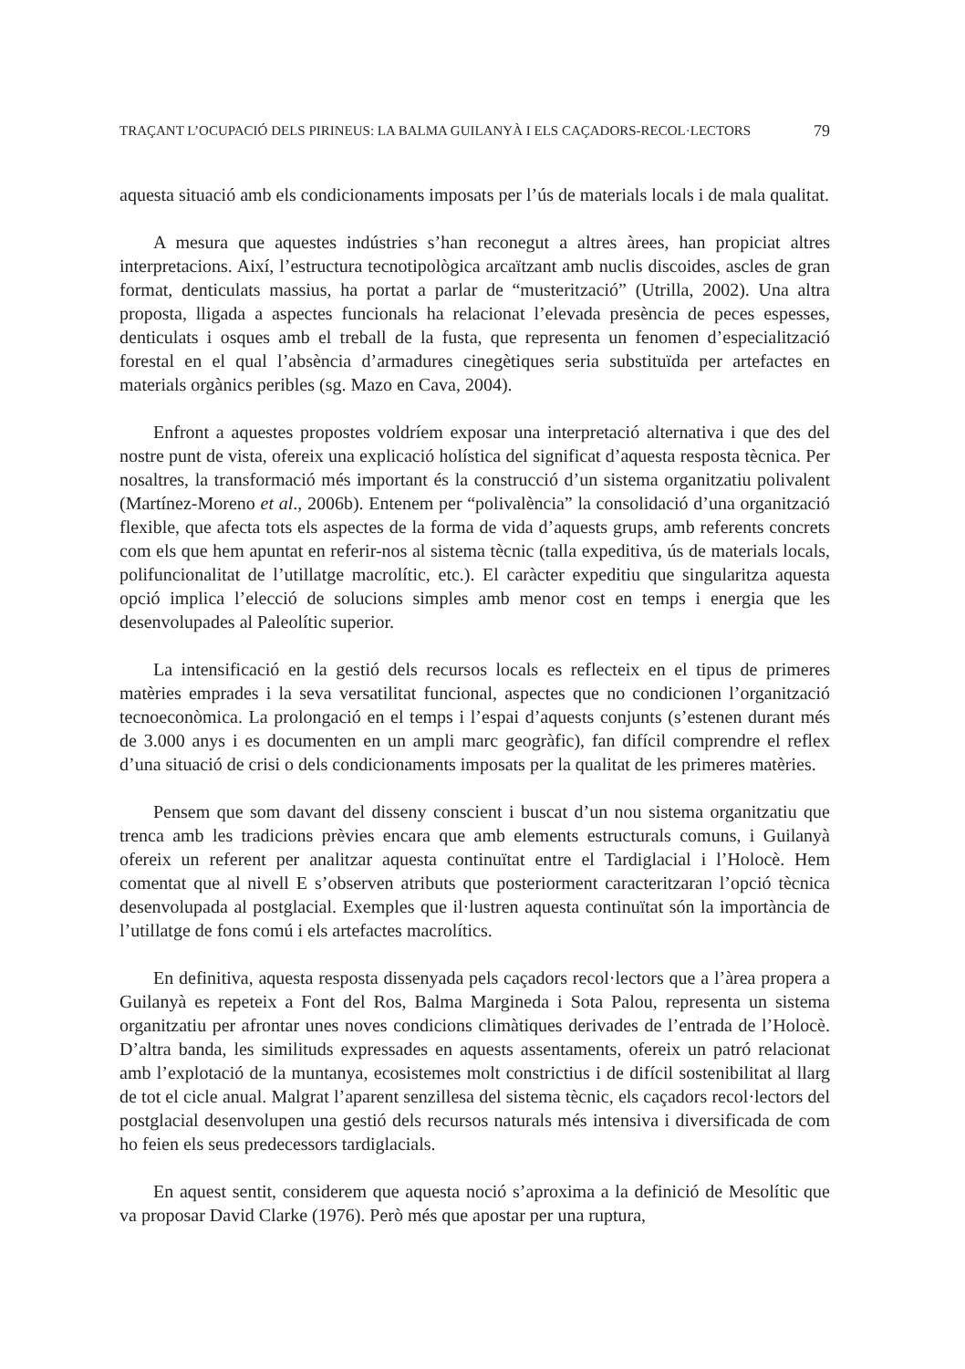TRAÇANT L’OCUPACIÓ DELS PIRINEUS: LA BALMA GUILANYÀ I ELS CAÇADORS-RECOL·LECTORS 79
aquesta situació amb els condicionaments imposats per l’ús de materials locals i de mala qualitat.
A mesura que aquestes indústries s’han reconegut a altres àrees, han propiciat altres interpretacions. Així, l’estructura tecnotipològica arcaïtzant amb nuclis discoides, ascles de gran format, denticulats massius, ha portat a parlar de “musterització” (Utrilla, 2002). Una altra proposta, lligada a aspectes funcionals ha relacionat l’elevada presència de peces espesses, denticulats i osques amb el treball de la fusta, que representa un fenomen d’especialització forestal en el qual l’absència d’armadures cinegètiques seria substituïda per artefactes en materials orgànics peribles (sg. Mazo en Cava, 2004).
Enfront a aquestes propostes voldríem exposar una interpretació alternativa i que des del nostre punt de vista, ofereix una explicació holística del significat d’aquesta resposta tècnica. Per nosaltres, la transformació més important és la construcció d’un sistema organitzatiu polivalent (Martínez-Moreno et al., 2006b). Entenem per “polivalència” la consolidació d’una organització flexible, que afecta tots els aspectes de la forma de vida d’aquests grups, amb referents concrets com els que hem apuntat en referir-nos al sistema tècnic (talla expeditiva, ús de materials locals, polifuncionalitat de l’utillatge macrolític, etc.). El caràcter expeditiu que singularitza aquesta opció implica l’elecció de solucions simples amb menor cost en temps i energia que les desenvolupades al Paleolític superior.
La intensificació en la gestió dels recursos locals es reflecteix en el tipus de primeres matèries emprades i la seva versatilitat funcional, aspectes que no condicionen l’organització tecnoeconòmica. La prolongació en el temps i l’espai d’aquests conjunts (s’estenen durant més de 3.000 anys i es documenten en un ampli marc geogràfic), fan difícil comprendre el reflex d’una situació de crisi o dels condicionaments imposats per la qualitat de les primeres matèries.
Pensem que som davant del disseny conscient i buscat d’un nou sistema organitzatiu que trenca amb les tradicions prèvies encara que amb elements estructurals comuns, i Guilanyà ofereix un referent per analitzar aquesta continuïtat entre el Tardiglacial i l’Holocè. Hem comentat que al nivell E s’observen atributs que posteriorment caracteritzaran l’opció tècnica desenvolupada al postglacial. Exemples que il·lustren aquesta continuïtat són la importància de l’utillatge de fons comú i els artefactes macrolítics.
En definitiva, aquesta resposta dissenyada pels caçadors recol·lectors que a l’àrea propera a Guilanyà es repeteix a Font del Ros, Balma Margineda i Sota Palou, representa un sistema organitzatiu per afrontar unes noves condicions climàtiques derivades de l’entrada de l’Holocè. D’altra banda, les similituds expressades en aquests assentaments, ofereix un patró relacionat amb l’explotació de la muntanya, ecosistemes molt constrictius i de difícil sostenibilitat al llarg de tot el cicle anual. Malgrat l’aparent senzillesa del sistema tècnic, els caçadors recol·lectors del postglacial desenvolupen una gestió dels recursos naturals més intensiva i diversificada de com ho feien els seus predecessors tardiglacials.
En aquest sentit, considerem que aquesta noció s’aproxima a la definició de Mesolític que va proposar David Clarke (1976). Però més que apostar per una ruptura,